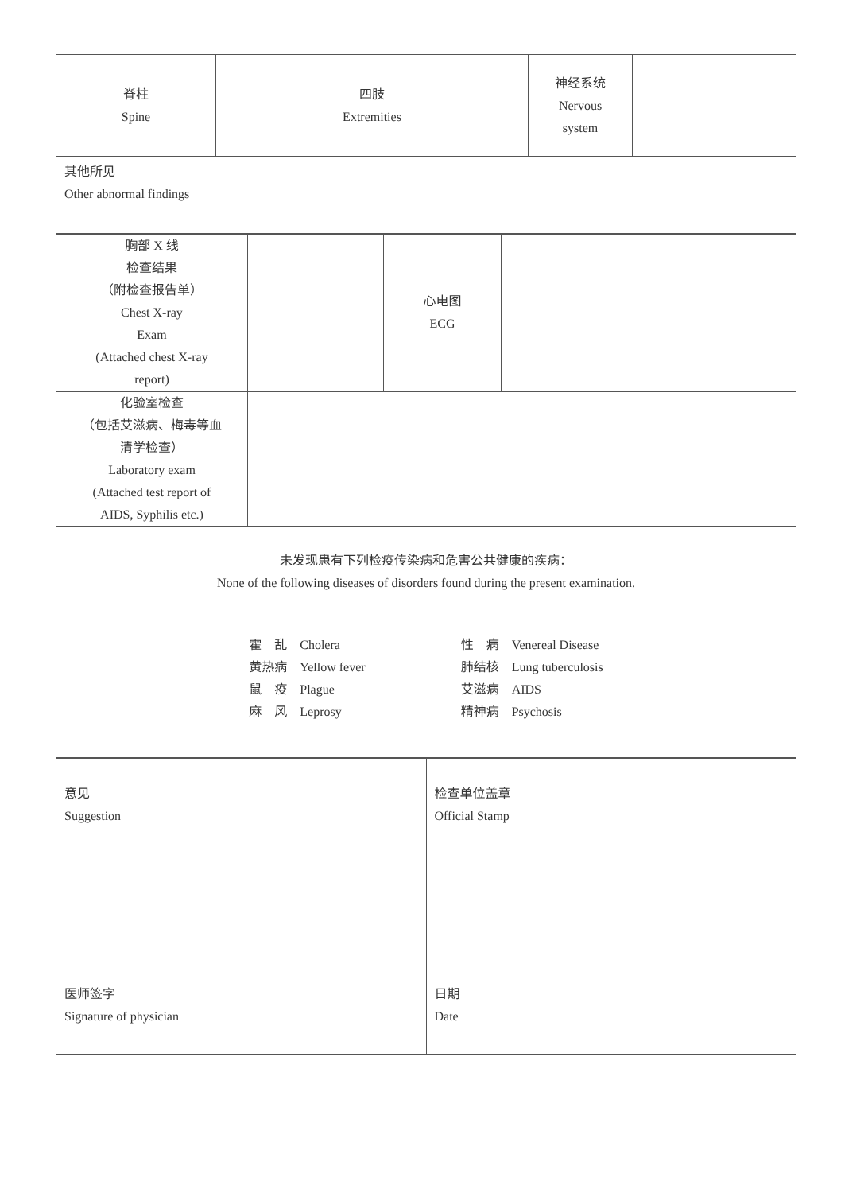| 脊柱 Spine | | 四肢 Extremities | | 神经系统 Nervous system | |
| 其他所见 Other abnormal findings | |
| 胸部 X 线 检查结果 （附检查报告单） Chest X-ray Exam (Attached chest X-ray report) | | 心电图 ECG | |
| 化验室检查 （包括艾滋病、梅毒等血 清学检查） Laboratory exam (Attached test report of AIDS, Syphilis etc.) | |
| 未发现患有下列检疫传染病和危害公共健康的疾病： None of the following diseases of disorders found during the present examination. 霍 乱 Cholera 黄热病 Yellow fever 鼠 疫 Plague 麻 风 Leprosy 性 病 Venereal Disease 肺结核 Lung tuberculosis 艾滋病 AIDS 精神病 Psychosis |
| 意见 Suggestion 医师签字 Signature of physician | 检查单位盖章 Official Stamp 日期 Date |